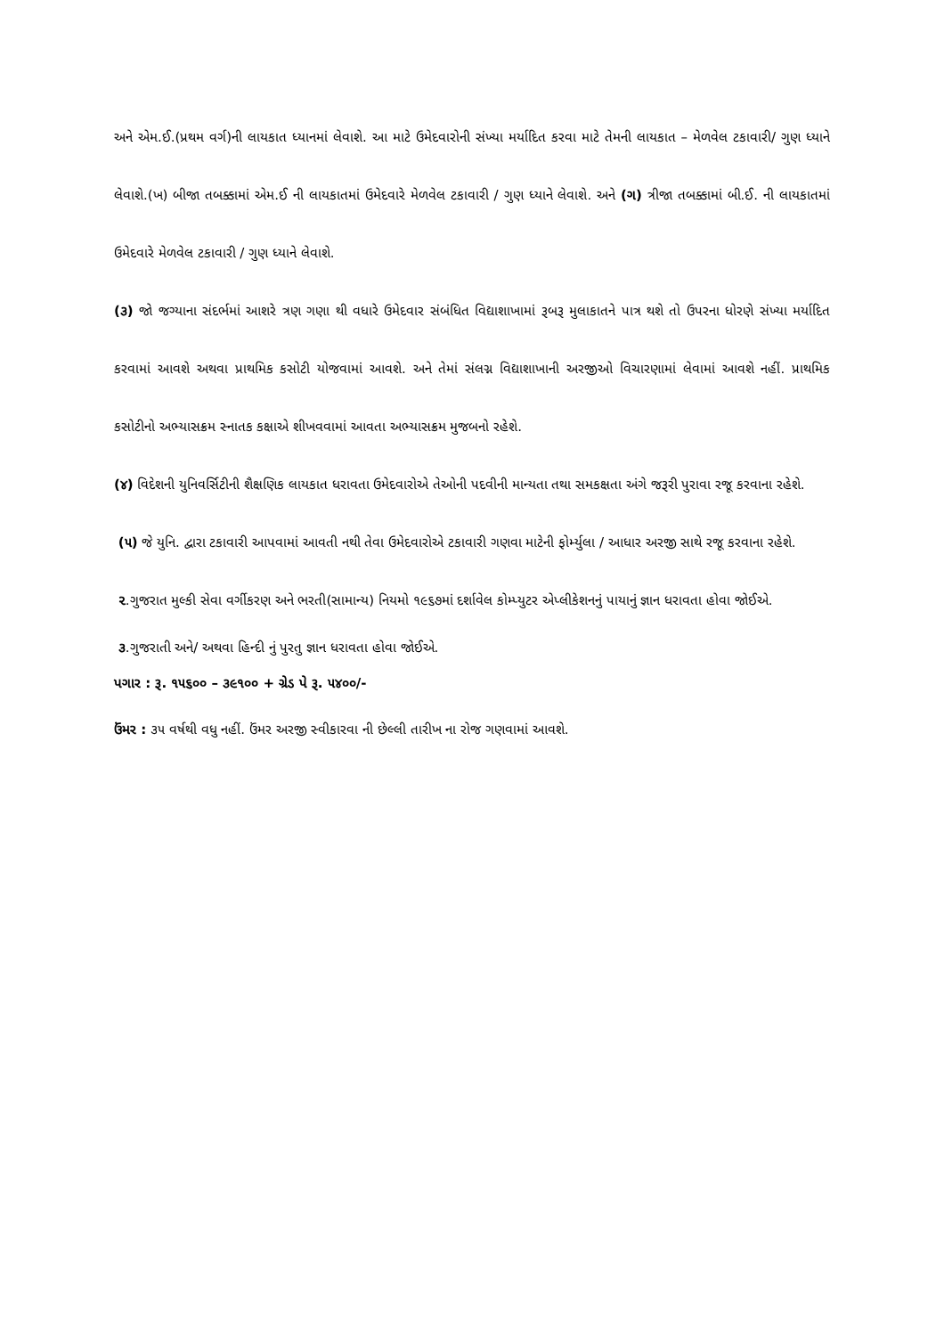અને એમ.ઈ.(પ્રથમ વર્ગ)ની લાયકાત ધ્યાનમાં લેવાશે. આ માટે ઉમેદવારોની સંખ્યા મર્યાદિત કરવા માટે તેમની લાયકાત – મેળવેલ ટકાવારી/ ગુણ ધ્યાને લેવાશે.(ખ) બીજા તબક્કામાં એમ.ઈ ની લાયકાતમાં ઉમેદવારે મેળવેલ ટકાવારી / ગુણ ધ્યાને લેવાશે. અને (ગ) ત્રીજા તબક્કામાં બી.ઈ. ની લાયકાતમાં ઉમેદવારે મેળવેલ ટકાવારી / ગુણ ધ્યાને લેવાશે.
(૩) જો જગ્યાના સંદર્ભમાં આશરે ત્રણ ગણા થી વધારે ઉમેદવાર સંબંધિત વિદ્યાશાખામાં રૂબરૂ મુલાકાતને પાત્ર થશે તો ઉપરના ધોરણે સંખ્યા મર્યાદિત કરવામાં આવશે અથવા પ્રાથમિક કસોટી યોજવામાં આવશે. અને તેમાં સંલગ્ન વિદ્યાશાખાની અરજીઓ વિચારણામાં લેવામાં આવશે નહીં. પ્રાથમિક કસોટીનો અભ્યાસક્રમ સ્નાતક કક્ષાએ શીખવવામાં આવતા અભ્યાસક્રમ મુજબનો રહેશે.
(૪) વિદેશની યુનિવર્સિટીની શૈક્ષણિક લાયકાત ધરાવતા ઉમેદવારોએ તેઓની પદવીની માન્યતા તથા સમકક્ષતા અંગે જરૂરી પુરાવા રજૂ કરવાના રહેશે.
(૫) જે યુનિ. દ્વારા ટકાવારી આપવામાં આવતી નથી તેવા ઉમેદવારોએ ટકાવારી ગણવા માટેની ફોર્મ્યુલા / આધાર અરજી સાથે રજૂ કરવાના રહેશે.
૨.ગુજરાત મુલ્કી સેવા વર્ગીકરણ અને ભરતી(સામાન્ય) નિયમો ૧૯૬૭માં દર્શાવેલ કોમ્પ્યુટર એપ્લીકેશનનું પાયાનું જ્ઞાન ધરાવતા હોવા જોઈએ.
૩.ગુજરાતી અને/ અથવા હિન્દી નું પુરતુ જ્ઞાન ધરાવતા હોવા જોઈએ.
પગાર : રૂ. ૧૫૬૦૦ – ૩૯૧૦૦ + ગ્રેડ પે રૂ. ૫૪૦૦/-
ઉંમર : ૩૫ વર્ષથી વધુ નહીં. ઉંમર અરજી સ્વીકારવા ની છેલ્લી તારીખ ના રોજ ગણવામાં આવશે.